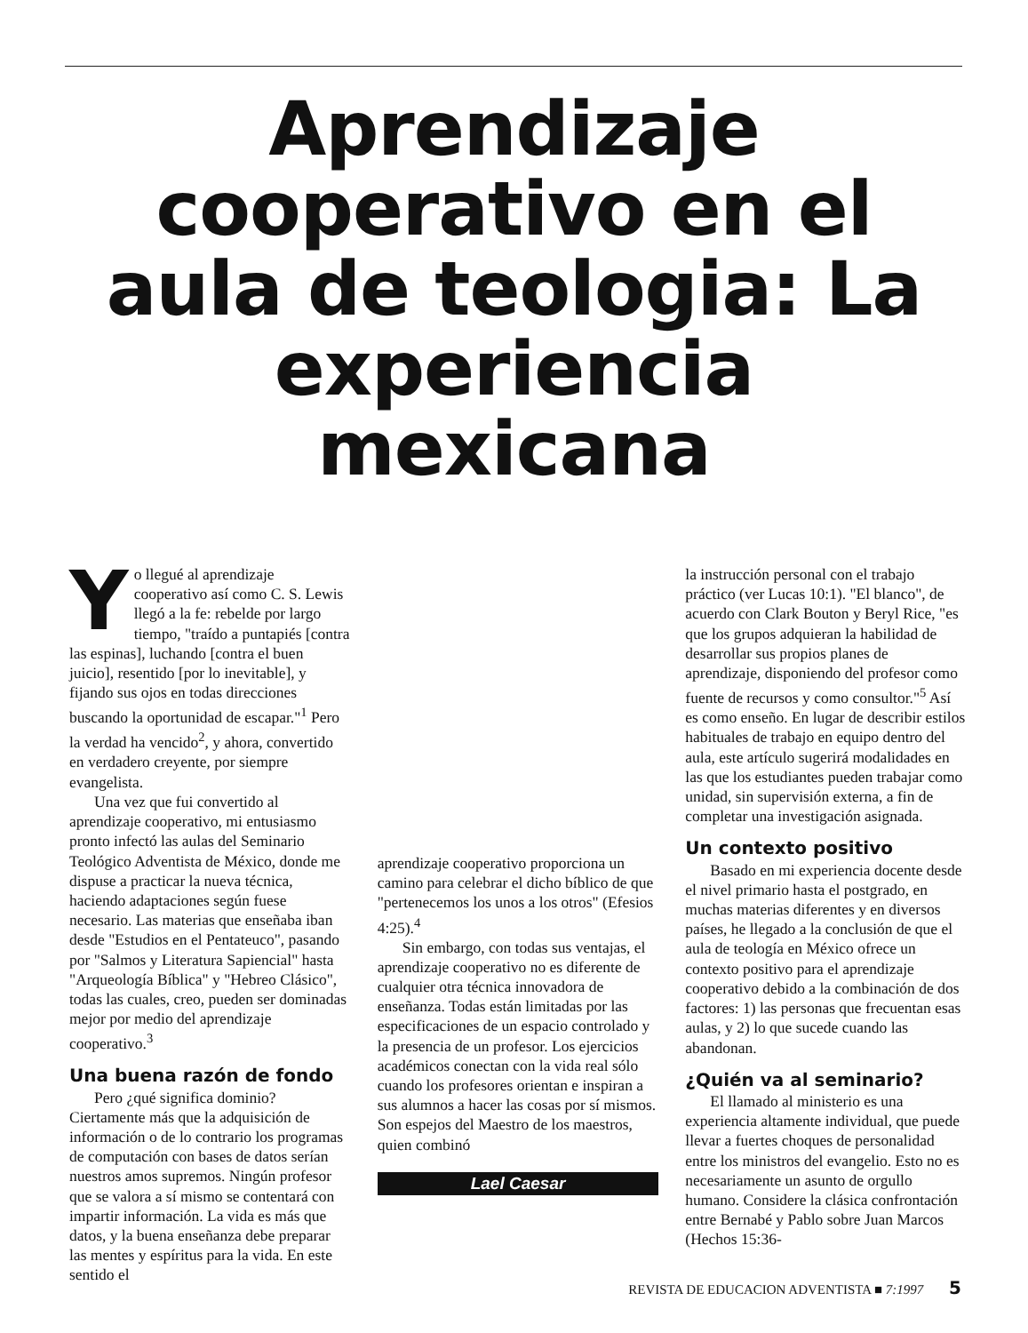Aprendizaje
cooperativo en el
aula de teologia: La
experiencia
mexicana
Yo llegué al aprendizaje cooperativo así como C. S. Lewis llegó a la fe: rebelde por largo tiempo, "traído a puntapiés [contra las espinas], luchando [contra el buen juicio], resentido [por lo inevitable], y fijando sus ojos en todas direcciones buscando la oportunidad de escapar."<sup>1</sup> Pero la verdad ha vencido<sup>2</sup>, y ahora, convertido en verdadero creyente, por siempre evangelista.
Una vez que fui convertido al aprendizaje cooperativo, mi entusiasmo pronto infectó las aulas del Seminario Teológico Adventista de México, donde me dispuse a practicar la nueva técnica, haciendo adaptaciones según fuese necesario. Las materias que enseñaba iban desde "Estudios en el Pentateuco", pasando por "Salmos y Literatura Sapiencial" hasta "Arqueología Bíblica" y "Hebreo Clásico", todas las cuales, creo, pueden ser dominadas mejor por medio del aprendizaje cooperativo.<sup>3</sup>
Una buena razón de fondo
Pero ¿qué significa dominio? Ciertamente más que la adquisición de información o de lo contrario los programas de computación con bases de datos serían nuestros amos supremos. Ningún profesor que se valora a sí mismo se contentará con impartir información. La vida es más que datos, y la buena enseñanza debe preparar las mentes y espíritus para la vida. En este sentido el
aprendizaje cooperativo proporciona un camino para celebrar el dicho bíblico de que "pertenecemos los unos a los otros" (Efesios 4:25).<sup>4</sup>
Sin embargo, con todas sus ventajas, el aprendizaje cooperativo no es diferente de cualquier otra técnica innovadora de enseñanza. Todas están limitadas por las especificaciones de un espacio controlado y la presencia de un profesor. Los ejercicios académicos conectan con la vida real sólo cuando los profesores orientan e inspiran a sus alumnos a hacer las cosas por sí mismos. Son espejos del Maestro de los maestros, quien combinó
Lael Caesar
la instrucción personal con el trabajo práctico (ver Lucas 10:1). "El blanco", de acuerdo con Clark Bouton y Beryl Rice, "es que los grupos adquieran la habilidad de desarrollar sus propios planes de aprendizaje, disponiendo del profesor como fuente de recursos y como consultor."<sup>5</sup> Así es como enseño. En lugar de describir estilos habituales de trabajo en equipo dentro del aula, este artículo sugerirá modalidades en las que los estudiantes pueden trabajar como unidad, sin supervisión externa, a fin de completar una investigación asignada.
Un contexto positivo
Basado en mi experiencia docente desde el nivel primario hasta el postgrado, en muchas materias diferentes y en diversos países, he llegado a la conclusión de que el aula de teología en México ofrece un contexto positivo para el aprendizaje cooperativo debido a la combinación de dos factores: 1) las personas que frecuentan esas aulas, y 2) lo que sucede cuando las abandonan.
¿Quién va al seminario?
El llamado al ministerio es una experiencia altamente individual, que puede llevar a fuertes choques de personalidad entre los ministros del evangelio. Esto no es necesariamente un asunto de orgullo humano. Considere la clásica confrontación entre Bernabé y Pablo sobre Juan Marcos (Hechos 15:36-
REVISTA DE EDUCACION ADVENTISTA ■ 7:1997 5